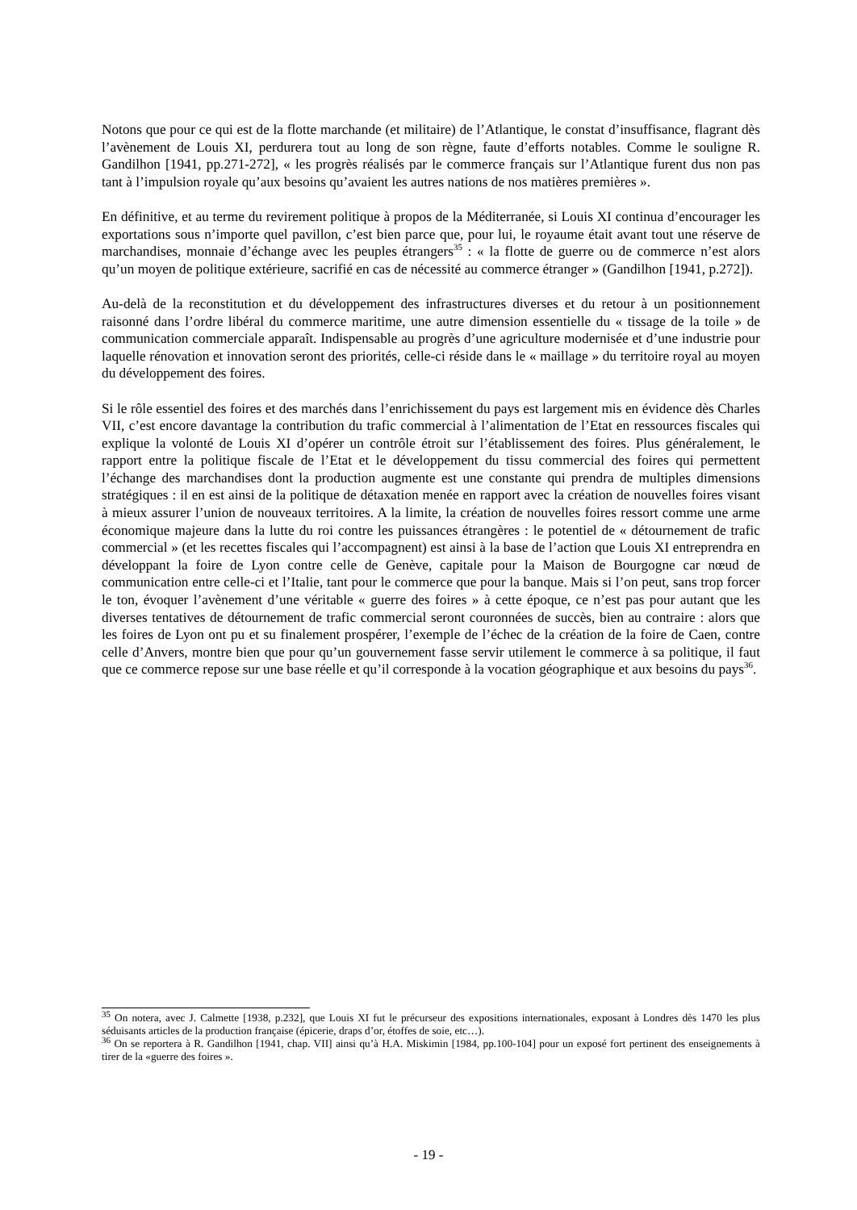Notons que pour ce qui est de la flotte marchande (et militaire) de l’Atlantique, le constat d’insuffisance, flagrant dès l’avènement de Louis XI, perdurera tout au long de son règne, faute d’efforts notables. Comme le souligne R. Gandilhon [1941, pp.271-272], « les progrès réalisés par le commerce français sur l’Atlantique furent dus non pas tant à l’impulsion royale qu’aux besoins qu’avaient les autres nations de nos matières premières ».
En définitive, et au terme du revirement politique à propos de la Méditerranée, si Louis XI continua d’encourager les exportations sous n’importe quel pavillon, c’est bien parce que, pour lui, le royaume était avant tout une réserve de marchandises, monnaie d’échange avec les peuples étrangers<sup>35</sup> : « la flotte de guerre ou de commerce n’est alors qu’un moyen de politique extérieure, sacrifié en cas de nécessité au commerce étranger » (Gandilhon [1941, p.272]).
Au-delà de la reconstitution et du développement des infrastructures diverses et du retour à un positionnement raisonné dans l’ordre libéral du commerce maritime, une autre dimension essentielle du « tissage de la toile » de communication commerciale apparaît. Indispensable au progrès d’une agriculture modernisée et d’une industrie pour laquelle rénovation et innovation seront des priorités, celle-ci réside dans le « maillage » du territoire royal au moyen du développement des foires.
Si le rôle essentiel des foires et des marchés dans l’enrichissement du pays est largement mis en évidence dès Charles VII, c’est encore davantage la contribution du trafic commercial à l’alimentation de l’Etat en ressources fiscales qui explique la volonté de Louis XI d’opérer un contrôle étroit sur l’établissement des foires. Plus généralement, le rapport entre la politique fiscale de l’Etat et le développement du tissu commercial des foires qui permettent l’échange des marchandises dont la production augmente est une constante qui prendra de multiples dimensions stratégiques : il en est ainsi de la politique de détaxation menée en rapport avec la création de nouvelles foires visant à mieux assurer l’union de nouveaux territoires. A la limite, la création de nouvelles foires ressort comme une arme économique majeure dans la lutte du roi contre les puissances étrangères : le potentiel de « détournement de trafic commercial » (et les recettes fiscales qui l’accompagnent) est ainsi à la base de l’action que Louis XI entreprendra en développant la foire de Lyon contre celle de Genève, capitale pour la Maison de Bourgogne car nœud de communication entre celle-ci et l’Italie, tant pour le commerce que pour la banque. Mais si l’on peut, sans trop forcer le ton, évoquer l’avènement d’une véritable « guerre des foires » à cette époque, ce n’est pas pour autant que les diverses tentatives de détournement de trafic commercial seront couronnées de succès, bien au contraire : alors que les foires de Lyon ont pu et su finalement prospérer, l’exemple de l’échec de la création de la foire de Caen, contre celle d’Anvers, montre bien que pour qu’un gouvernement fasse servir utilement le commerce à sa politique, il faut que ce commerce repose sur une base réelle et qu’il corresponde à la vocation géographique et aux besoins du pays<sup>36</sup>.
<sup>35</sup> On notera, avec J. Calmette [1938, p.232], que Louis XI fut le précurseur des expositions internationales, exposant à Londres dès 1470 les plus séduisants articles de la production française (épicerie, draps d’or, étoffes de soie, etc…).
<sup>36</sup> On se reportera à R. Gandilhon [1941, chap. VII] ainsi qu’à H.A. Miskimin [1984, pp.100-104] pour un exposé fort pertinent des enseignements à tirer de la «guerre des foires ».
- 19 -